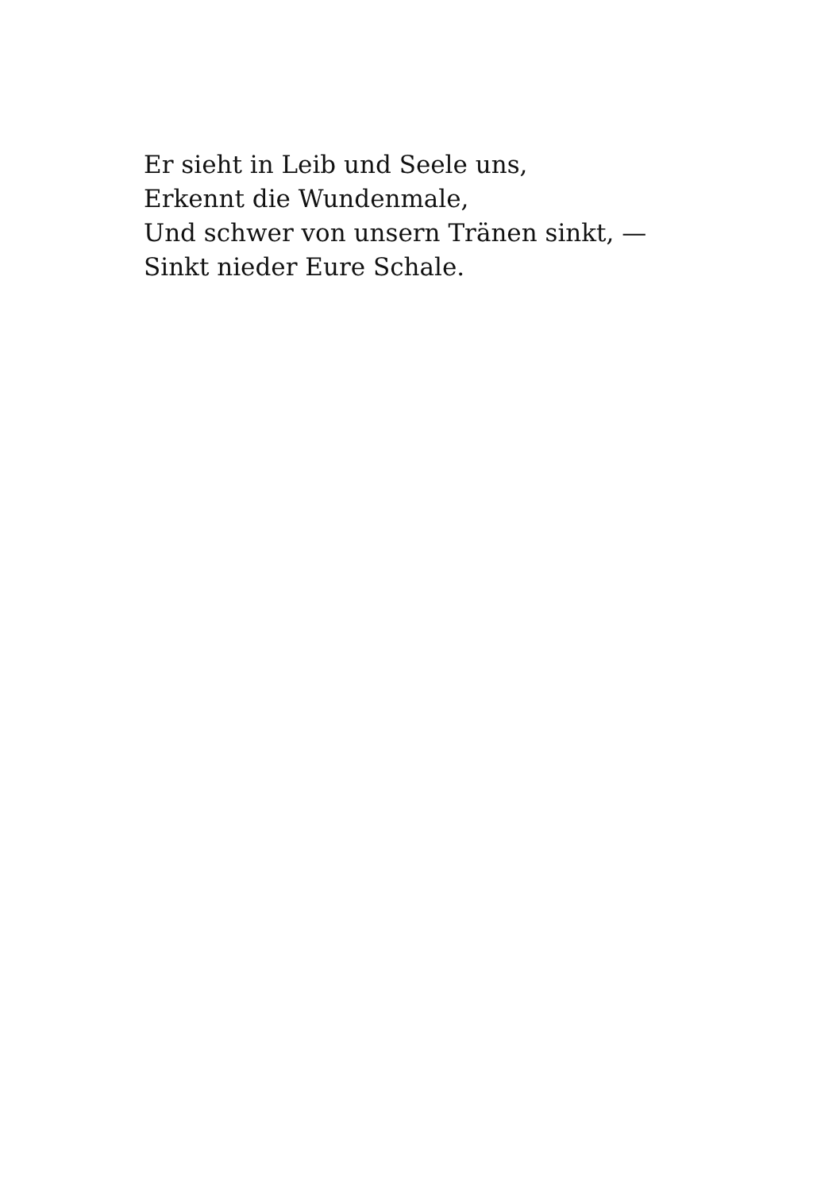Er sieht in Leib und Seele uns,
Erkennt die Wundenmale,
Und schwer von unsern Tränen sinkt, —
Sinkt nieder Eure Schale.